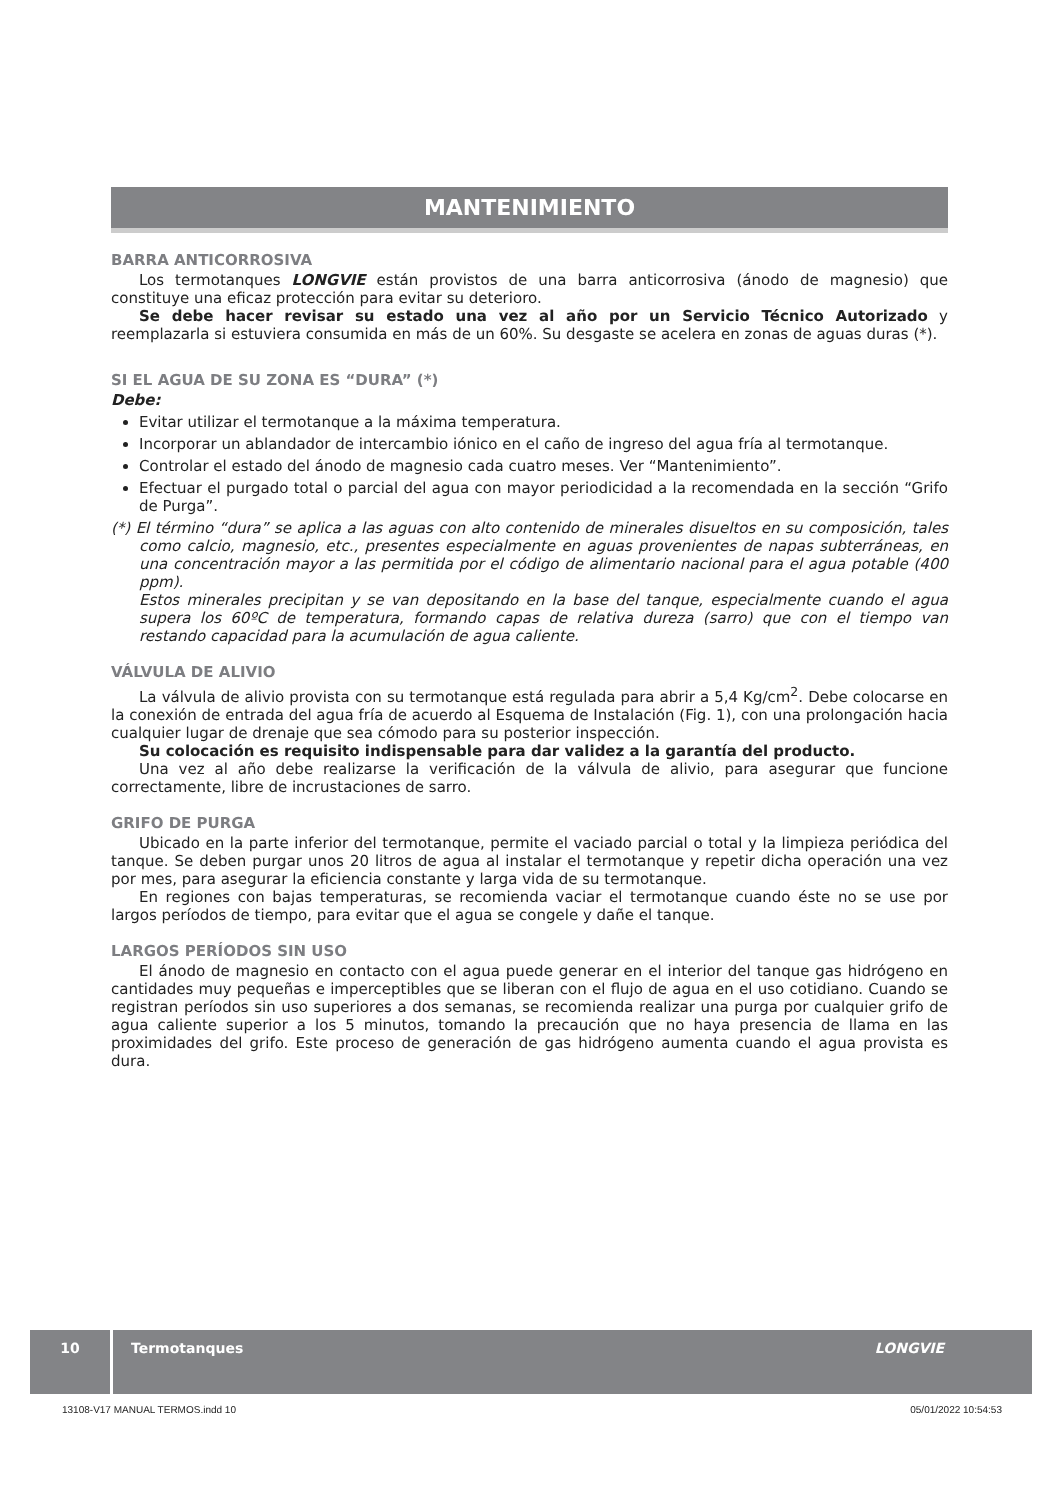MANTENIMIENTO
BARRA ANTICORROSIVA
Los termotanques LONGVIE están provistos de una barra anticorrosiva (ánodo de magnesio) que constituye una eficaz protección para evitar su deterioro.
Se debe hacer revisar su estado una vez al año por un Servicio Técnico Autorizado y reemplazarla si estuviera consumida en más de un 60%. Su desgaste se acelera en zonas de aguas duras (*).
SI EL AGUA DE SU ZONA ES “DURA” (*)
Debe:
Evitar utilizar el termotanque a la máxima temperatura.
Incorporar un ablandador de intercambio iónico en el caño de ingreso del agua fría al termotanque.
Controlar el estado del ánodo de magnesio cada cuatro meses. Ver “Mantenimiento”.
Efectuar el purgado total o parcial del agua con mayor periodicidad a la recomendada en la sección “Grifo de Purga”.
(*) El término “dura” se aplica a las aguas con alto contenido de minerales disueltos en su composición, tales como calcio, magnesio, etc., presentes especialmente en aguas provenientes de napas subterráneas, en una concentración mayor a las permitida por el código de alimentario nacional para el agua potable (400 ppm).
Estos minerales precipitan y se van depositando en la base del tanque, especialmente cuando el agua supera los 60ºC de temperatura, formando capas de relativa dureza (sarro) que con el tiempo van restando capacidad para la acumulación de agua caliente.
VÁLVULA DE ALIVIO
La válvula de alivio provista con su termotanque está regulada para abrir a 5,4 Kg/cm<sup>2</sup>. Debe colocarse en la conexión de entrada del agua fría de acuerdo al Esquema de Instalación (Fig. 1), con una prolongación hacia cualquier lugar de drenaje que sea cómodo para su posterior inspección.
Su colocación es requisito indispensable para dar validez a la garantía del producto.
Una vez al año debe realizarse la verificación de la válvula de alivio, para asegurar que funcione correctamente, libre de incrustaciones de sarro.
GRIFO DE PURGA
Ubicado en la parte inferior del termotanque, permite el vaciado parcial o total y la limpieza periódica del tanque. Se deben purgar unos 20 litros de agua al instalar el termotanque y repetir dicha operación una vez por mes, para asegurar la eficiencia constante y larga vida de su termotanque.
En regiones con bajas temperaturas, se recomienda vaciar el termotanque cuando éste no se use por largos períodos de tiempo, para evitar que el agua se congele y dañe el tanque.
LARGOS PERÍODOS SIN USO
El ánodo de magnesio en contacto con el agua puede generar en el interior del tanque gas hidrógeno en cantidades muy pequeñas e imperceptibles que se liberan con el flujo de agua en el uso cotidiano. Cuando se registran períodos sin uso superiores a dos semanas, se recomienda realizar una purga por cualquier grifo de agua caliente superior a los 5 minutos, tomando la precaución que no haya presencia de llama en las proximidades del grifo. Este proceso de generación de gas hidrógeno aumenta cuando el agua provista es dura.
10 Termotanques LONGVIE
13108-V17 MANUAL TERMOS.indd 10
05/01/2022 10:54:53